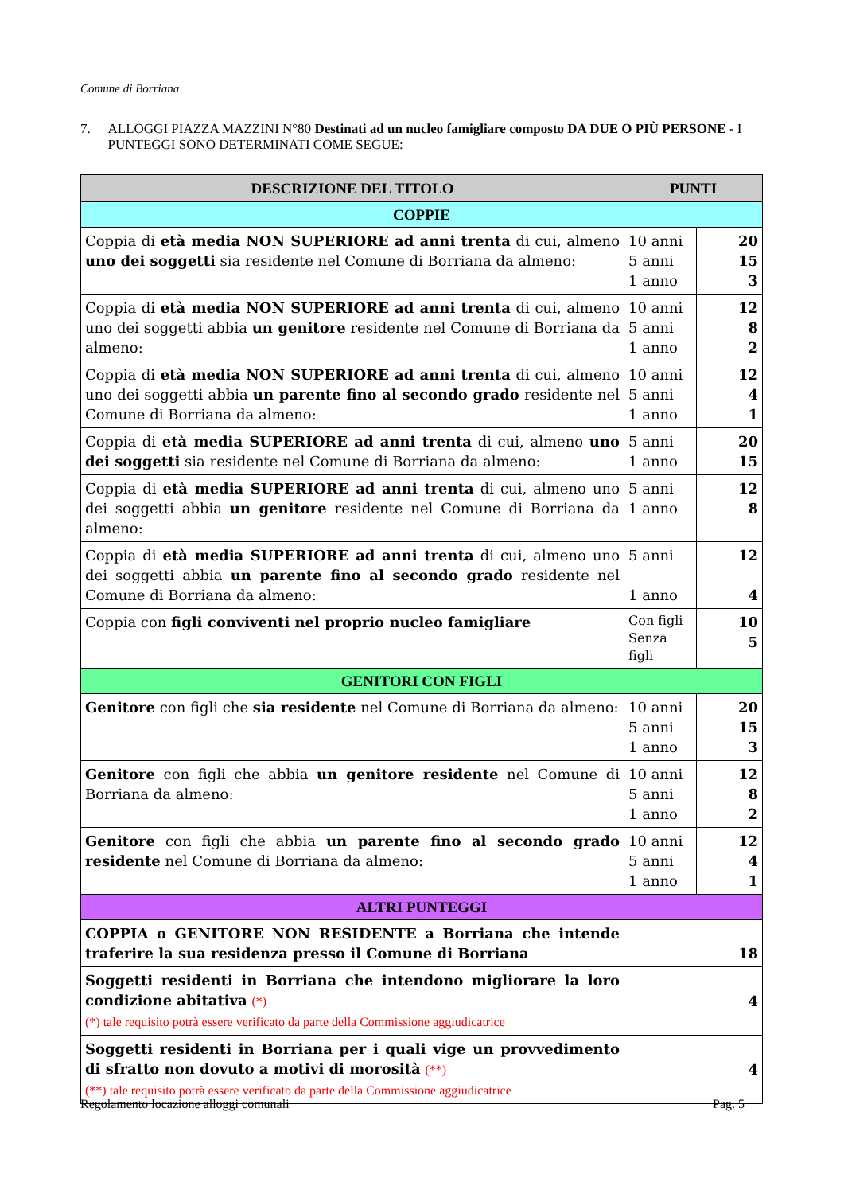Comune di Borriana
7. ALLOGGI PIAZZA MAZZINI N°80 Destinati ad un nucleo famigliare composto DA DUE O PIÙ PERSONE - I PUNTEGGI SONO DETERMINATI COME SEGUE:
| DESCRIZIONE DEL TITOLO | PUNTI | |
| --- | --- | --- |
| COPPIE | | |
| Coppia di età media NON SUPERIORE ad anni trenta di cui, almeno uno dei soggetti sia residente nel Comune di Borriana da almeno: | 10 anni 5 anni 1 anno | 20 15 3 |
| Coppia di età media NON SUPERIORE ad anni trenta di cui, almeno uno dei soggetti abbia un genitore residente nel Comune di Borriana da almeno: | 10 anni 5 anni 1 anno | 12 8 2 |
| Coppia di età media NON SUPERIORE ad anni trenta di cui, almeno uno dei soggetti abbia un parente fino al secondo grado residente nel Comune di Borriana da almeno: | 10 anni 5 anni 1 anno | 12 4 1 |
| Coppia di età media SUPERIORE ad anni trenta di cui, almeno uno dei soggetti sia residente nel Comune di Borriana da almeno: | 5 anni 1 anno | 20 15 |
| Coppia di età media SUPERIORE ad anni trenta di cui, almeno uno dei soggetti abbia un genitore residente nel Comune di Borriana da almeno: | 5 anni 1 anno | 12 8 |
| Coppia di età media SUPERIORE ad anni trenta di cui, almeno uno dei soggetti abbia un parente fino al secondo grado residente nel Comune di Borriana da almeno: | 5 anni 1 anno | 12 4 |
| Coppia con figli conviventi nel proprio nucleo famigliare | Con figli Senza figli | 10 5 |
| GENITORI CON FIGLI | | |
| Genitore con figli che sia residente nel Comune di Borriana da almeno: | 10 anni 5 anni 1 anno | 20 15 3 |
| Genitore con figli che abbia un genitore residente nel Comune di Borriana da almeno: | 10 anni 5 anni 1 anno | 12 8 2 |
| Genitore con figli che abbia un parente fino al secondo grado residente nel Comune di Borriana da almeno: | 10 anni 5 anni 1 anno | 12 4 1 |
| ALTRI PUNTEGGI | | |
| COPPIA o GENITORE NON RESIDENTE a Borriana che intende traferire la sua residenza presso il Comune di Borriana | 18 | |
| Soggetti residenti in Borriana che intendono migliorare la loro condizione abitativa (*) (*) tale requisito potrà essere verificato da parte della Commissione aggiudicatrice | 4 | |
| Soggetti residenti in Borriana per i quali vige un provvedimento di sfratto non dovuto a motivi di morosità (**) (**) tale requisito potrà essere verificato da parte della Commissione aggiudicatrice | 4 | |
Regolamento locazione alloggi comunali Pag. 5